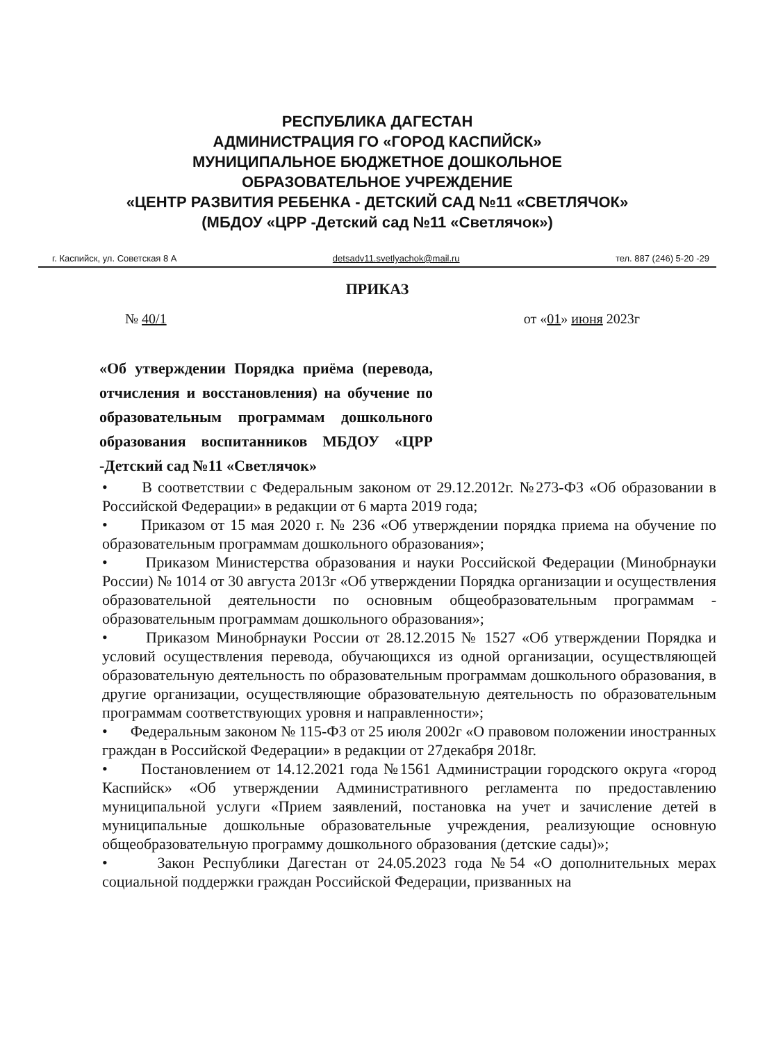РЕСПУБЛИКА ДАГЕСТАН
АДМИНИСТРАЦИЯ ГО «ГОРОД КАСПИЙСК»
МУНИЦИПАЛЬНОЕ БЮДЖЕТНОЕ ДОШКОЛЬНОЕ
ОБРАЗОВАТЕЛЬНОЕ УЧРЕЖДЕНИЕ
«ЦЕНТР РАЗВИТИЯ РЕБЕНКА - ДЕТСКИЙ САД №11 «СВЕТЛЯЧОК»
(МБДОУ «ЦРР -Детский сад №11 «Светлячок»)
г. Каспийск, ул. Советская 8 А detsadv11.svetlyachok@mail.ru тел. 887 (246) 5-20 -29
ПРИКАЗ
№ 40/1 от «01» июня 2023г
«Об утверждении Порядка приёма (перевода, отчисления и восстановления) на обучение по образовательным программам дошкольного образования воспитанников МБДОУ «ЦРР -Детский сад №11 «Светлячок»
• В соответствии с Федеральным законом от 29.12.2012г. №273-ФЗ «Об образовании в Российской Федерации» в редакции от 6 марта 2019 года;
• Приказом от 15 мая 2020 г. № 236 «Об утверждении порядка приема на обучение по образовательным программам дошкольного образования»;
• Приказом Министерства образования и науки Российской Федерации (Минобрнауки России) № 1014 от 30 августа 2013г «Об утверждении Порядка организации и осуществления образовательной деятельности по основным общеобразовательным программам - образовательным программам дошкольного образования»;
• Приказом Минобрнауки России от 28.12.2015 № 1527 «Об утверждении Порядка и условий осуществления перевода, обучающихся из одной организации, осуществляющей образовательную деятельность по образовательным программам дошкольного образования, в другие организации, осуществляющие образовательную деятельность по образовательным программам соответствующих уровня и направленности»;
• Федеральным законом № 115-ФЗ от 25 июля 2002г «О правовом положении иностранных граждан в Российской Федерации» в редакции от 27декабря 2018г.
• Постановлением от 14.12.2021 года №1561 Администрации городского округа «город Каспийск» «Об утверждении Административного регламента по предоставлению муниципальной услуги «Прием заявлений, постановка на учет и зачисление детей в муниципальные дошкольные образовательные учреждения, реализующие основную общеобразовательную программу дошкольного образования (детские сады)»;
• Закон Республики Дагестан от 24.05.2023 года №54 «О дополнительных мерах социальной поддержки граждан Российской Федерации, призванных на